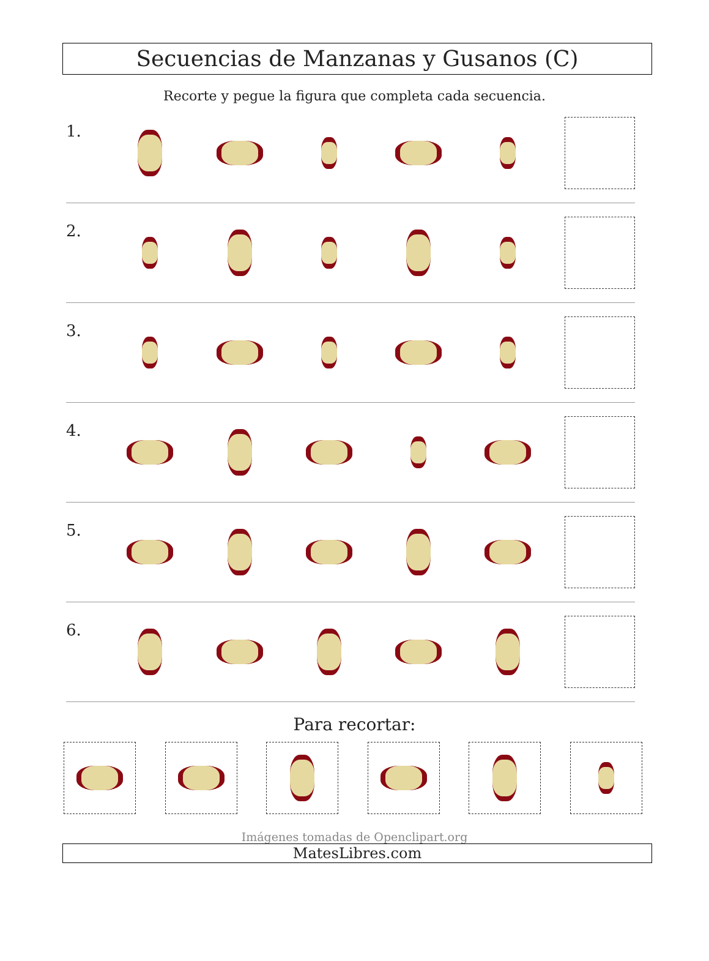Secuencias de Manzanas y Gusanos (C)
Recorte y pegue la figura que completa cada secuencia.
1.
2.
3.
4.
5.
6.
Para recortar:
Imágenes tomadas de Openclipart.org
MatesLibres.com